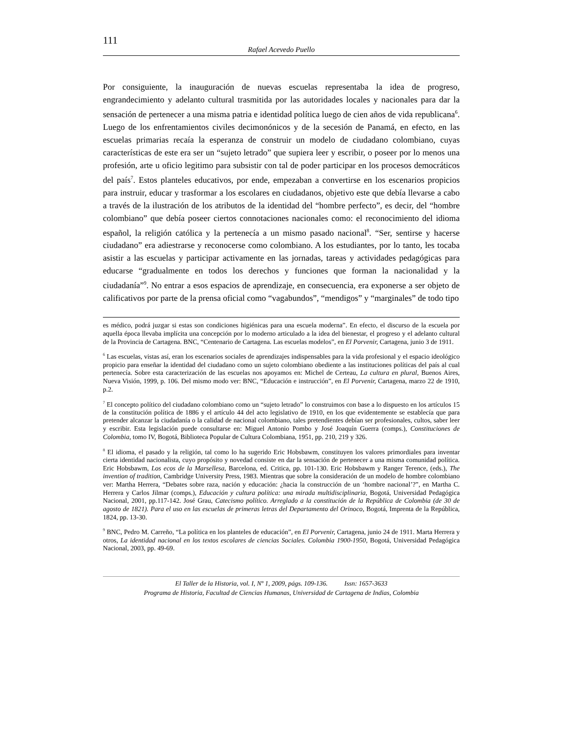111
Rafael Acevedo Puello
Por consiguiente, la inauguración de nuevas escuelas representaba la idea de progreso, engrandecimiento y adelanto cultural trasmitida por las autoridades locales y nacionales para dar la sensación de pertenecer a una misma patria e identidad política luego de cien años de vida republicana<sup>6</sup>. Luego de los enfrentamientos civiles decimonónicos y de la secesión de Panamá, en efecto, en las escuelas primarias recaía la esperanza de construir un modelo de ciudadano colombiano, cuyas características de este era ser un “sujeto letrado” que supiera leer y escribir, o poseer por lo menos una profesión, arte u oficio legitimo para subsistir con tal de poder participar en los procesos democráticos del país<sup>7</sup>. Estos planteles educativos, por ende, empezaban a convertirse en los escenarios propicios para instruir, educar y trasformar a los escolares en ciudadanos, objetivo este que debía llevarse a cabo a través de la ilustración de los atributos de la identidad del “hombre perfecto”, es decir, del “hombre colombiano” que debía poseer ciertos connotaciones nacionales como: el reconocimiento del idioma español, la religión católica y la pertenecía a un mismo pasado nacional<sup>8</sup>. “Ser, sentirse y hacerse ciudadano” era adiestrarse y reconocerse como colombiano. A los estudiantes, por lo tanto, les tocaba asistir a las escuelas y participar activamente en las jornadas, tareas y actividades pedagógicas para educarse “gradualmente en todos los derechos y funciones que forman la nacionalidad y la ciudadanía”<sup>9</sup>. No entrar a esos espacios de aprendizaje, en consecuencia, era exponerse a ser objeto de calificativos por parte de la prensa oficial como “vagabundos”, “mendigos” y “marginales” de todo tipo
es médico, podrá juzgar si estas son condiciones higiénicas para una escuela moderna”. En efecto, el discurso de la escuela por aquella época llevaba implícita una concepción por lo moderno articulado a la idea del bienestar, el progreso y el adelanto cultural de la Provincia de Cartagena. BNC, “Centenario de Cartagena. Las escuelas modelos”, en El Porvenir, Cartagena, junio 3 de 1911.
<sup>6</sup> Las escuelas, vistas así, eran los escenarios sociales de aprendizajes indispensables para la vida profesional y el espacio ideológico propicio para enseñar la identidad del ciudadano como un sujeto colombiano obediente a las instituciones políticas del país al cual pertenecía. Sobre esta caracterización de las escuelas nos apoyamos en: Michel de Certeau, La cultura en plural, Buenos Aires, Nueva Visión, 1999, p. 106. Del mismo modo ver: BNC, “Educación e instrucción”, en El Porvenir, Cartagena, marzo 22 de 1910, p.2.
<sup>7</sup> El concepto político del ciudadano colombiano como un “sujeto letrado” lo construimos con base a lo dispuesto en los artículos 15 de la constitución política de 1886 y el artículo 44 del acto legislativo de 1910, en los que evidentemente se establecía que para pretender alcanzar la ciudadanía o la calidad de nacional colombiano, tales pretendientes debían ser profesionales, cultos, saber leer y escribir. Esta legislación puede consultarse en: Miguel Antonio Pombo y José Joaquín Guerra (comps.), Constituciones de Colombia, tomo IV, Bogotá, Biblioteca Popular de Cultura Colombiana, 1951, pp. 210, 219 y 326.
<sup>8</sup> El idioma, el pasado y la religión, tal como lo ha sugerido Eric Hobsbawm, constituyen los valores primordiales para inventar cierta identidad nacionalista, cuyo propósito y novedad consiste en dar la sensación de pertenecer a una misma comunidad política. Eric Hobsbawm, Los ecos de la Marsellesa, Barcelona, ed. Critica, pp. 101-130. Eric Hobsbawm y Ranger Terence, (eds.), The invention of tradition, Cambridge University Press, 1983. Mientras que sobre la consideración de un modelo de hombre colombiano ver: Martha Herrera, “Debates sobre raza, nación y educación: ¿hacia la construcción de un ‘hombre nacional’?”, en Martha C. Herrera y Carlos Jilmar (comps.), Educación y cultura política: una mirada multidisciplinaria, Bogotá, Universidad Pedagógica Nacional, 2001, pp.117-142. José Grau, Catecismo político. Arreglado a la constitución de la República de Colombia (de 30 de agosto de 1821). Para el uso en las escuelas de primeras letras del Departamento del Orinoco, Bogotá, Imprenta de la República, 1824, pp. 13-30.
<sup>9</sup> BNC, Pedro M. Carreño, “La política en los planteles de educación”, en El Porvenir, Cartagena, junio 24 de 1911. Marta Herrera y otros, La identidad nacional en los textos escolares de ciencias Sociales. Colombia 1900-1950, Bogotá, Universidad Pedagógica Nacional, 2003, pp. 49-69.
El Taller de la Historia, vol. I, Nº 1, 2009, págs. 109-136. Issn: 1657-3633
Programa de Historia, Facultad de Ciencias Humanas, Universidad de Cartagena de Indias, Colombia